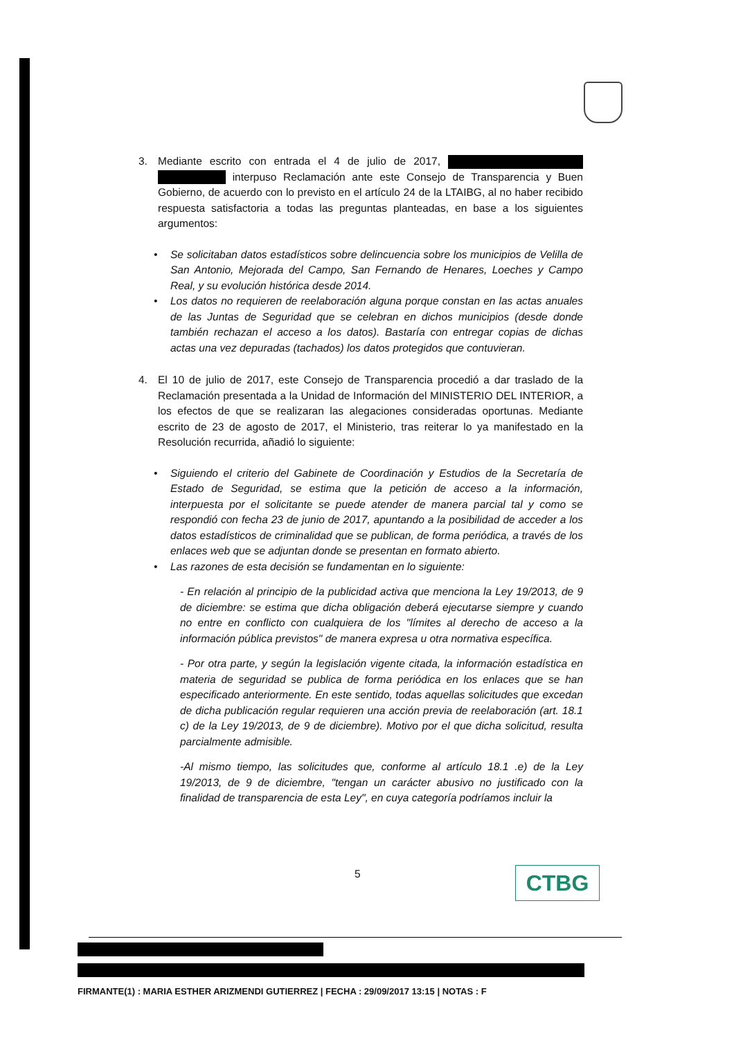3. Mediante escrito con entrada el 4 de julio de 2017, interpuso Reclamación ante este Consejo de Transparencia y Buen Gobierno, de acuerdo con lo previsto en el artículo 24 de la LTAIBG, al no haber recibido respuesta satisfactoria a todas las preguntas planteadas, en base a los siguientes argumentos:
• Se solicitaban datos estadísticos sobre delincuencia sobre los municipios de Velilla de San Antonio, Mejorada del Campo, San Fernando de Henares, Loeches y Campo Real, y su evolución histórica desde 2014.
• Los datos no requieren de reelaboración alguna porque constan en las actas anuales de las Juntas de Seguridad que se celebran en dichos municipios (desde donde también rechazan el acceso a los datos). Bastaría con entregar copias de dichas actas una vez depuradas (tachados) los datos protegidos que contuvieran.
4. El 10 de julio de 2017, este Consejo de Transparencia procedió a dar traslado de la Reclamación presentada a la Unidad de Información del MINISTERIO DEL INTERIOR, a los efectos de que se realizaran las alegaciones consideradas oportunas. Mediante escrito de 23 de agosto de 2017, el Ministerio, tras reiterar lo ya manifestado en la Resolución recurrida, añadió lo siguiente:
• Siguiendo el criterio del Gabinete de Coordinación y Estudios de la Secretaría de Estado de Seguridad, se estima que la petición de acceso a la información, interpuesta por el solicitante se puede atender de manera parcial tal y como se respondió con fecha 23 de junio de 2017, apuntando a la posibilidad de acceder a los datos estadísticos de criminalidad que se publican, de forma periódica, a través de los enlaces web que se adjuntan donde se presentan en formato abierto.
• Las razones de esta decisión se fundamentan en lo siguiente:
- En relación al principio de la publicidad activa que menciona la Ley 19/2013, de 9 de diciembre: se estima que dicha obligación deberá ejecutarse siempre y cuando no entre en conflicto con cualquiera de los "límites al derecho de acceso a la información pública previstos" de manera expresa u otra normativa específica.
- Por otra parte, y según la legislación vigente citada, la información estadística en materia de seguridad se publica de forma periódica en los enlaces que se han especificado anteriormente. En este sentido, todas aquellas solicitudes que excedan de dicha publicación regular requieren una acción previa de reelaboración (art. 18.1 c) de la Ley 19/2013, de 9 de diciembre). Motivo por el que dicha solicitud, resulta parcialmente admisible.
-Al mismo tiempo, las solicitudes que, conforme al artículo 18.1 .e) de la Ley 19/2013, de 9 de diciembre, "tengan un carácter abusivo no justificado con la finalidad de transparencia de esta Ley", en cuya categoría podríamos incluir la
5 CTBG
FIRMANTE(1) : MARIA ESTHER ARIZMENDI GUTIERREZ | FECHA : 29/09/2017 13:15 | NOTAS : F